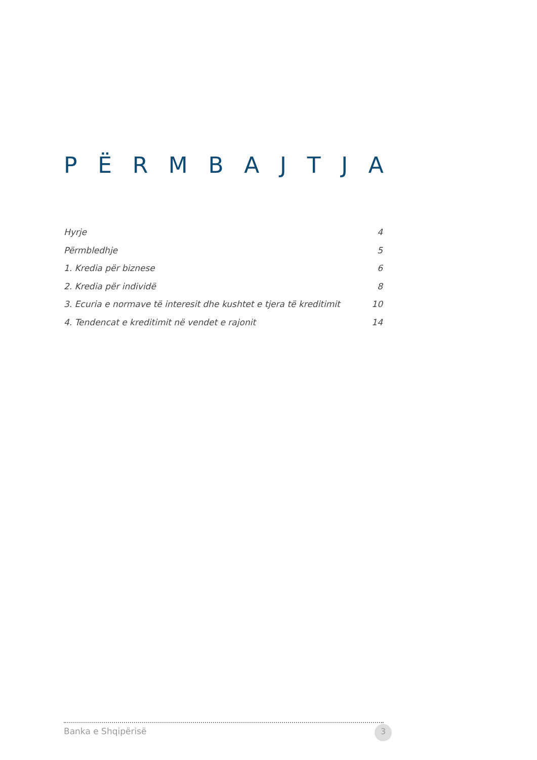PËRMBAJTJA
Hyrje 4
Përmbledhje 5
1. Kredia për biznese 6
2. Kredia për individë 8
3. Ecuria e normave të interesit dhe kushtet e tjera të kreditimit 10
4. Tendencat e kreditimit në vendet e rajonit 14
Banka e Shqipërisë 3